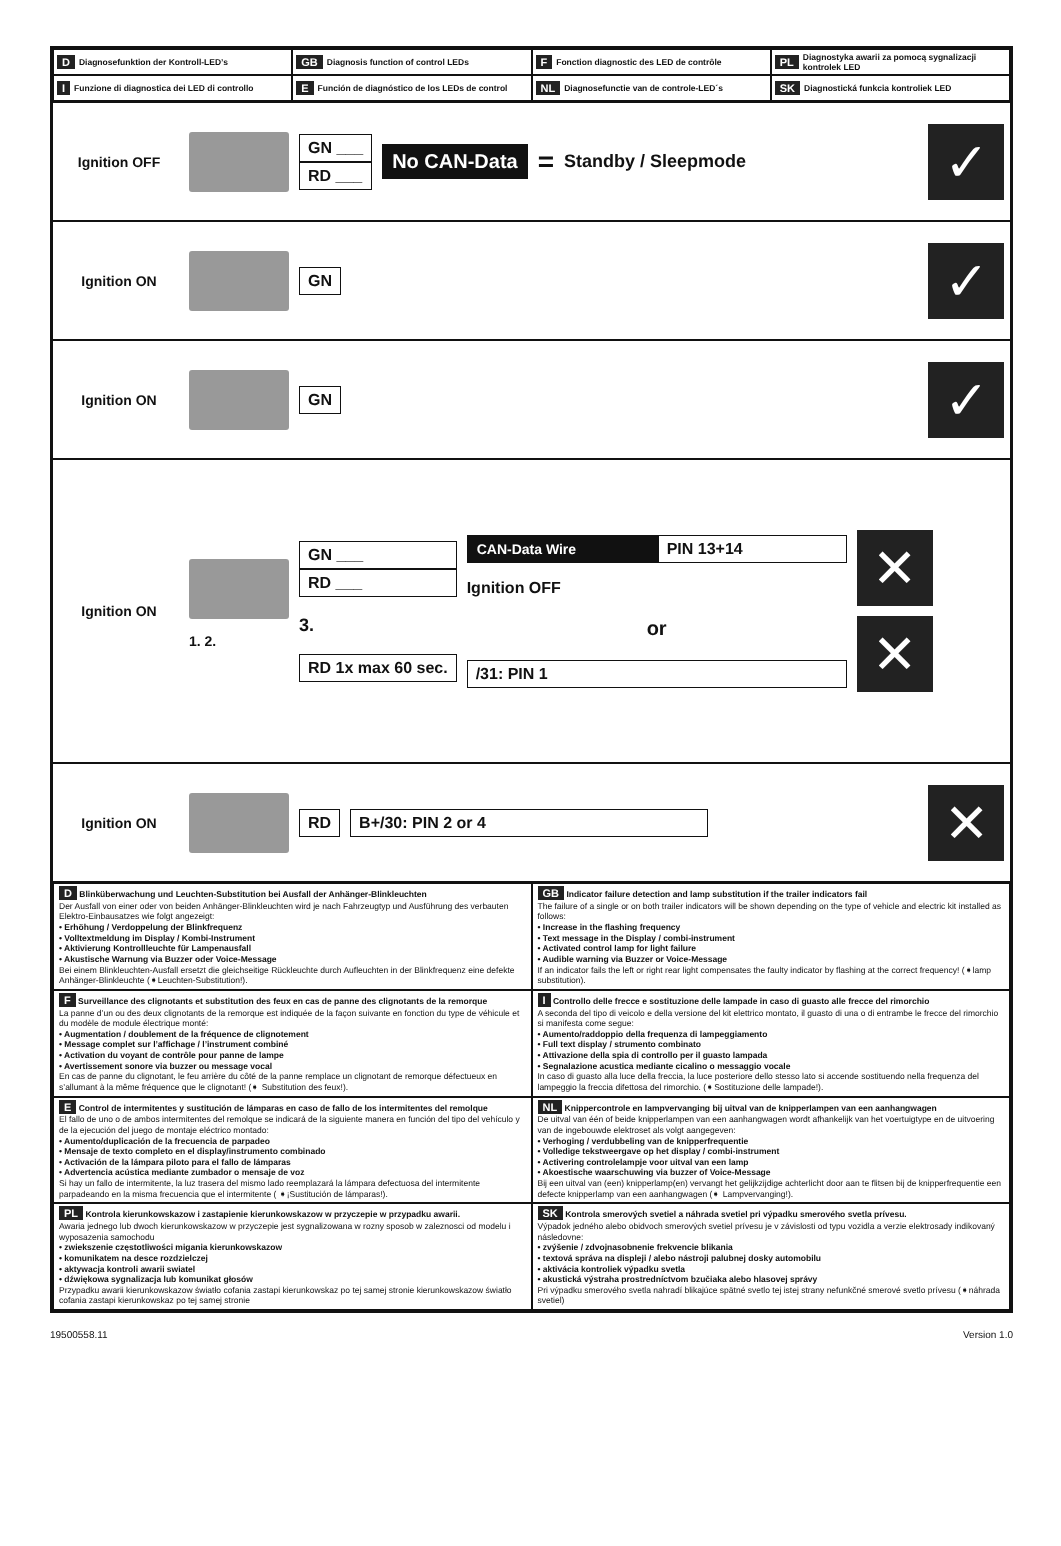D Diagnosefunktion der Kontroll-LED’s
GB Diagnosis function of control LEDs
F Fonction diagnostic des LED de contrôle
PL Diagnostyka awarii za pomocą sygnalizacji kontrolek LED
I Funzione di diagnostica dei LED di controllo
E Función de diagnóstico de los LEDs de control
NL Diagnosefunctie van de controle-LED´s
SK Diagnostická funkcia kontroliek LED
Ignition OFF
GN ___
RD ___
No CAN-Data = Standby / Sleepmode
✓
Ignition ON
GN
✓
Ignition ON
GN
✓
Ignition ON
1. 2.
GN ___
RD ___
3.
RD 1x max 60 sec.
CAN-Data Wire PIN 13+14
Ignition OFF
or
/31: PIN 1
✕
✕
Ignition ON
RD B+/30: PIN 2 or 4
✕
D Blinküberwachung und Leuchten-Substitution bei Ausfall der Anhänger-Blinkleuchten
Der Ausfall von einer oder von beiden Anhänger-Blinkleuchten wird je nach Fahrzeugtyp und Ausführung des verbauten Elektro-Einbausatzes wie folgt angezeigt:
• Erhöhung / Verdoppelung der Blinkfrequenz
• Volltextmeldung im Display / Kombi-Instrument
• Aktivierung Kontrollleuchte für Lampenausfall
• Akustische Warnung via Buzzer oder Voice-Message
Bei einem Blinkleuchten-Ausfall ersetzt die gleichseitige Rückleuchte durch Aufleuchten in der Blinkfrequenz eine defekte Anhänger-Blinkleuchte (➧Leuchten-Substitution!).
GB Indicator failure detection and lamp substitution if the trailer indicators fail
The failure of a single or on both trailer indicators will be shown depending on the type of vehicle and electric kit installed as follows:
• Increase in the flashing frequency
• Text message in the Display / combi-instrument
• Activated control lamp for light failure
• Audible warning via Buzzer or Voice-Message
If an indicator fails the left or right rear light compensates the faulty indicator by flashing at the correct frequency! (➧lamp substitution).
F Surveillance des clignotants et substitution des feux en cas de panne des clignotants de la remorque
La panne d’un ou des deux clignotants de la remorque est indiquée de la façon suivante en fonction du type de véhicule et du modèle de module électrique monté:
• Augmentation / doublement de la fréquence de clignotement
• Message complet sur l’affichage / l’instrument combiné
• Activation du voyant de contrôle pour panne de lampe
• Avertissement sonore via buzzer ou message vocal
En cas de panne du clignotant, le feu arrière du côté de la panne remplace un clignotant de remorque défectueux en s’allumant à la même fréquence que le clignotant! (➧ Substitution des feux!).
I Controllo delle frecce e sostituzione delle lampade in caso di guasto alle frecce del rimorchio
A seconda del tipo di veicolo e della versione del kit elettrico montato, il guasto di una o di entrambe le frecce del rimorchio si manifesta come segue:
• Aumento/raddoppio della frequenza di lampeggiamento
• Full text display / strumento combinato
• Attivazione della spia di controllo per il guasto lampada
• Segnalazione acustica mediante cicalino o messaggio vocale
In caso di guasto alla luce della freccia, la luce posteriore dello stesso lato si accende sostituendo nella frequenza del lampeggio la freccia difettosa del rimorchio. (➧Sostituzione delle lampade!).
E Control de intermitentes y sustitución de lámparas en caso de fallo de los intermitentes del remolque
El fallo de uno o de ambos intermitentes del remolque se indicará de la siguiente manera en función del tipo del vehículo y de la ejecución del juego de montaje eléctrico montado:
• Aumento/duplicación de la frecuencia de parpadeo
• Mensaje de texto completo en el display/instrumento combinado
• Activación de la lámpara piloto para el fallo de lámparas
• Advertencia acústica mediante zumbador o mensaje de voz
Si hay un fallo de intermitente, la luz trasera del mismo lado reemplazará la lámpara defectuosa del intermitente parpadeando en la misma frecuencia que el intermitente ( ➧¡Sustitución de lámparas!).
NL Knippercontrole en lampvervanging bij uitval van de knipperlampen van een aanhangwagen
De uitval van één of beide knipperlampen van een aanhangwagen wordt afhankelijk van het voertuigtype en de uitvoering van de ingebouwde elektroset als volgt aangegeven:
• Verhoging / verdubbeling van de knipperfrequentie
• Volledige tekstweergave op het display / combi-instrument
• Activering controlelampje voor uitval van een lamp
• Akoestische waarschuwing via buzzer of Voice-Message
Bij een uitval van (een) knipperlamp(en) vervangt het gelijkzijdige achterlicht door aan te flitsen bij de knipperfrequentie een defecte knipperlamp van een aanhangwagen (➧ Lampvervanging!).
PL Kontrola kierunkowskazow i zastapienie kierunkowskazow w przyczepie w przypadku awarii.
Awaria jednego lub dwoch kierunkowskazow w przyczepie jest sygnalizowana w rozny sposob w zaleznosci od modelu i wyposazenia samochodu
• zwiekszenie częstotliwości migania kierunkowskazow
• komunikatem na desce rozdzielczej
• aktywacja kontroli awarii swiatel
• dźwiękowa sygnalizacja lub komunikat głosów
Przypadku awarii kierunkowskazow światło cofania zastapi kierunkowskaz po tej samej stronie kierunkowskazow światło cofania zastapi kierunkowskaz po tej samej stronie
SK Kontrola smerových svetiel a náhrada svetiel pri výpadku smerového svetla prívesu.
Výpadok jedného alebo obidvoch smerových svetiel prívesu je v závislosti od typu vozidla a verzie elektrosady indikovaný následovne:
• zvýšenie / zdvojnasobnenie frekvencie blikania
• textová správa na displeji / alebo nástroji palubnej dosky automobilu
• aktivácia kontroliek výpadku svetla
• akustická výstraha prostredníctvom bzučiaka alebo hlasovej správy
Pri výpadku smerového svetla nahradí blikajúce spätné svetlo tej istej strany nefunkčné smerové svetlo prívesu (➧náhrada svetiel)
19500558.11 Version 1.0